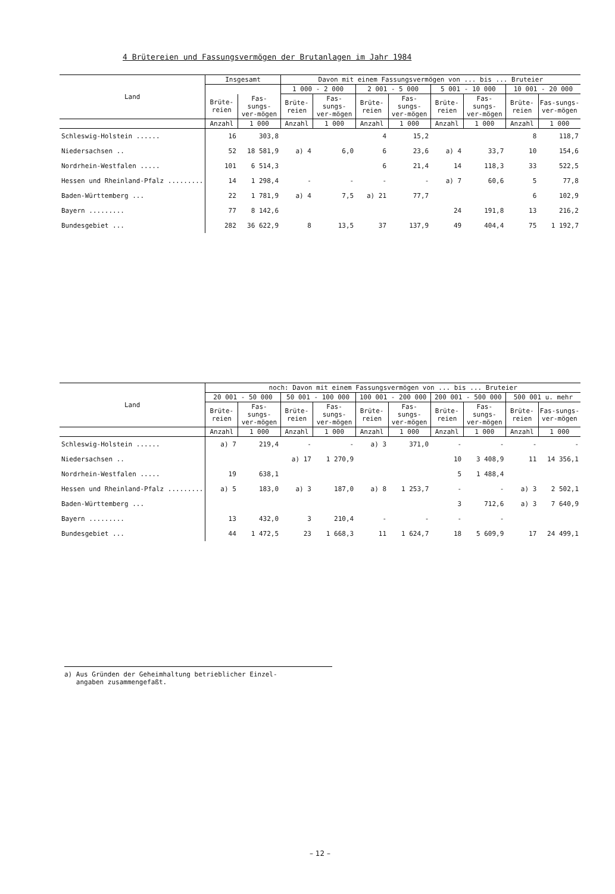4 Brütereien und Fassungsvermögen der Brutanlagen im Jahr 1984
| Land | Insgesamt | | Davon mit einem Fassungsvermögen von ... bis ... Bruteier | | | | | | | |
| --- | --- | --- | --- | --- | --- | --- | --- | --- | --- | --- |
| | | | 1 000 - 2 000 | | 2 001 - 5 000 | | 5 001 - 10 000 | | 10 001 - 20 000 | |
| | Brüte-reien | Fas-sungs-ver-mögen | Brüte-reien | Fas-sungs-ver-mögen | Brüte-reien | Fas-sungs-ver-mögen | Brüte-reien | Fas-sungs-ver-mögen | Brüte-reien | Fas-sungs-ver-mögen |
| | Anzahl | 1 000 | Anzahl | 1 000 | Anzahl | 1 000 | Anzahl | 1 000 | Anzahl | 1 000 |
| Schleswig-Holstein ...... | 16 | 303,8 | | | 4 | 15,2 | | | 8 | 118,7 |
| Niedersachsen .. | 52 | 18 581,9 | a) 4 | 6,0 | 6 | 23,6 | a) 4 | 33,7 | 10 | 154,6 |
| Nordrhein-Westfalen ..... | 101 | 6 514,3 | | | 6 | 21,4 | 14 | 118,3 | 33 | 522,5 |
| Hessen und Rheinland-Pfalz ......... | 14 | 1 298,4 | - | - | - | - | a) 7 | 60,6 | 5 | 77,8 |
| Baden-Württemberg ... | 22 | 1 781,9 | a) 4 | 7,5 | a) 21 | 77,7 | | | 6 | 102,9 |
| Bayern ......... | 77 | 8 142,6 | | | | | 24 | 191,8 | 13 | 216,2 |
| Bundesgebiet ... | 282 | 36 622,9 | 8 | 13,5 | 37 | 137,9 | 49 | 404,4 | 75 | 1 192,7 |
| Land | noch: Davon mit einem Fassungsvermögen von ... bis ... Bruteier | | | | | | | | | |
| --- | --- | --- | --- | --- | --- | --- | --- | --- | --- | --- |
| | 20 001 - 50 000 | | 50 001 - 100 000 | | 100 001 - 200 000 | | 200 001 - 500 000 | | 500 001 u. mehr | |
| | Brüte-reien | Fas-sungs-ver-mögen | Brüte-reien | Fas-sungs-ver-mögen | Brüte-reien | Fas-sungs-ver-mögen | Brüte-reien | Fas-sungs-ver-mögen | Brüte-reien | Fas-sungs-ver-mögen |
| | Anzahl | 1 000 | Anzahl | 1 000 | Anzahl | 1 000 | Anzahl | 1 000 | Anzahl | 1 000 |
| Schleswig-Holstein ...... | a) 7 | 219,4 | - | - | a) 3 | 371,0 | - | - | - | - |
| Niedersachsen .. | | | a) 17 | 1 270,9 | | | 10 | 3 408,9 | 11 | 14 356,1 |
| Nordrhein-Westfalen ..... | 19 | 638,1 | | | | | 5 | 1 488,4 | | |
| Hessen und Rheinland-Pfalz ......... | a) 5 | 183,0 | a) 3 | 187,0 | a) 8 | 1 253,7 | - | - | a) 3 | 2 502,1 |
| Baden-Württemberg ... | | | | | | | 3 | 712,6 | a) 3 | 7 640,9 |
| Bayern ......... | 13 | 432,0 | 3 | 210,4 | - | - | - | - | | |
| Bundesgebiet ... | 44 | 1 472,5 | 23 | 1 668,3 | 11 | 1 624,7 | 18 | 5 609,9 | 17 | 24 499,1 |
a) Aus Gründen der Geheimhaltung betrieblicher Einzel-
angaben zusammengefaßt.
– 12 –